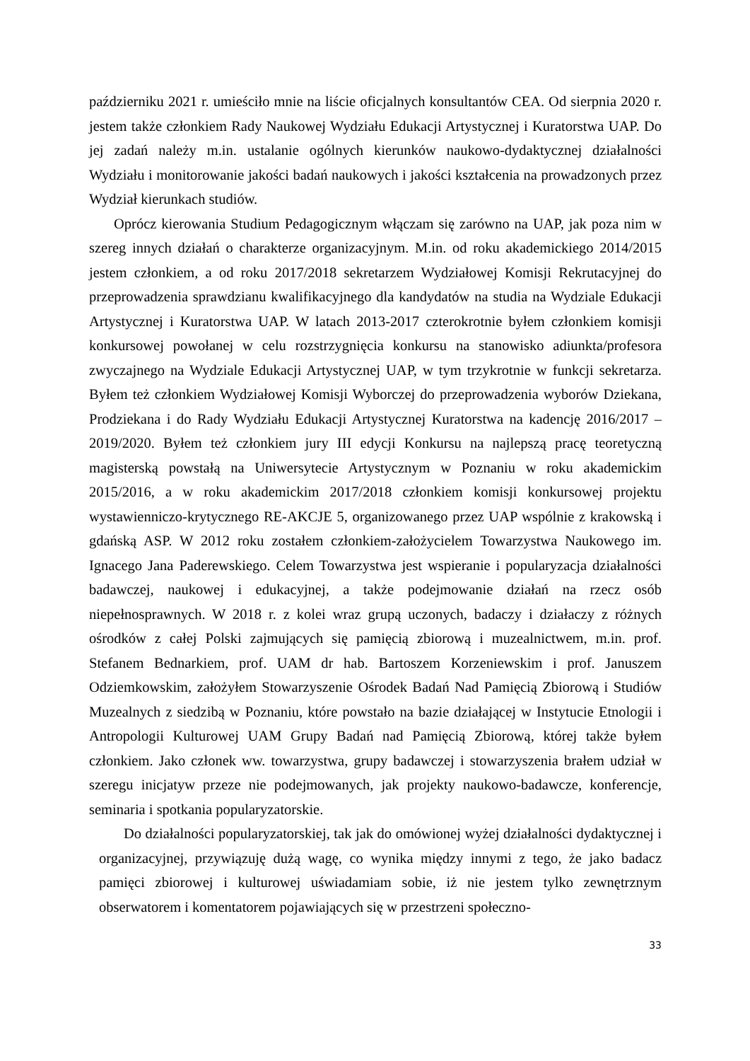październiku 2021 r. umieściło mnie na liście oficjalnych konsultantów CEA. Od sierpnia 2020 r. jestem także członkiem Rady Naukowej Wydziału Edukacji Artystycznej i Kuratorstwa UAP. Do jej zadań należy m.in. ustalanie ogólnych kierunków naukowo-dydaktycznej działalności Wydziału i monitorowanie jakości badań naukowych i jakości kształcenia na prowadzonych przez Wydział kierunkach studiów.
Oprócz kierowania Studium Pedagogicznym włączam się zarówno na UAP, jak poza nim w szereg innych działań o charakterze organizacyjnym. M.in. od roku akademickiego 2014/2015 jestem członkiem, a od roku 2017/2018 sekretarzem Wydziałowej Komisji Rekrutacyjnej do przeprowadzenia sprawdzianu kwalifikacyjnego dla kandydatów na studia na Wydziale Edukacji Artystycznej i Kuratorstwa UAP. W latach 2013-2017 czterokrotnie byłem członkiem komisji konkursowej powołanej w celu rozstrzygnięcia konkursu na stanowisko adiunkta/profesora zwyczajnego na Wydziale Edukacji Artystycznej UAP, w tym trzykrotnie w funkcji sekretarza. Byłem też członkiem Wydziałowej Komisji Wyborczej do przeprowadzenia wyborów Dziekana, Prodziekana i do Rady Wydziału Edukacji Artystycznej Kuratorstwa na kadencję 2016/2017 – 2019/2020. Byłem też członkiem jury III edycji Konkursu na najlepszą pracę teoretyczną magisterską powstałą na Uniwersytecie Artystycznym w Poznaniu w roku akademickim 2015/2016, a w roku akademickim 2017/2018 członkiem komisji konkursowej projektu wystawienniczo-krytycznego RE-AKCJE 5, organizowanego przez UAP wspólnie z krakowską i gdańską ASP. W 2012 roku zostałem członkiem-założycielem Towarzystwa Naukowego im. Ignacego Jana Paderewskiego. Celem Towarzystwa jest wspieranie i popularyzacja działalności badawczej, naukowej i edukacyjnej, a także podejmowanie działań na rzecz osób niepełnosprawnych. W 2018 r. z kolei wraz grupą uczonych, badaczy i działaczy z różnych ośrodków z całej Polski zajmujących się pamięcią zbiorową i muzealnictwem, m.in. prof. Stefanem Bednarkiem, prof. UAM dr hab. Bartoszem Korzeniewskim i prof. Januszem Odziemkowskim, założyłem Stowarzyszenie Ośrodek Badań Nad Pamięcią Zbiorową i Studiów Muzealnych z siedzibą w Poznaniu, które powstało na bazie działającej w Instytucie Etnologii i Antropologii Kulturowej UAM Grupy Badań nad Pamięcią Zbiorową, której także byłem członkiem. Jako członek ww. towarzystwa, grupy badawczej i stowarzyszenia brałem udział w szeregu inicjatyw przeze nie podejmowanych, jak projekty naukowo-badawcze, konferencje, seminaria i spotkania popularyzatorskie.
Do działalności popularyzatorskiej, tak jak do omówionej wyżej działalności dydaktycznej i organizacyjnej, przywiązuję dużą wagę, co wynika między innymi z tego, że jako badacz pamięci zbiorowej i kulturowej uświadamiam sobie, iż nie jestem tylko zewnętrznym obserwatorem i komentatorem pojawiających się w przestrzeni społeczno-
33